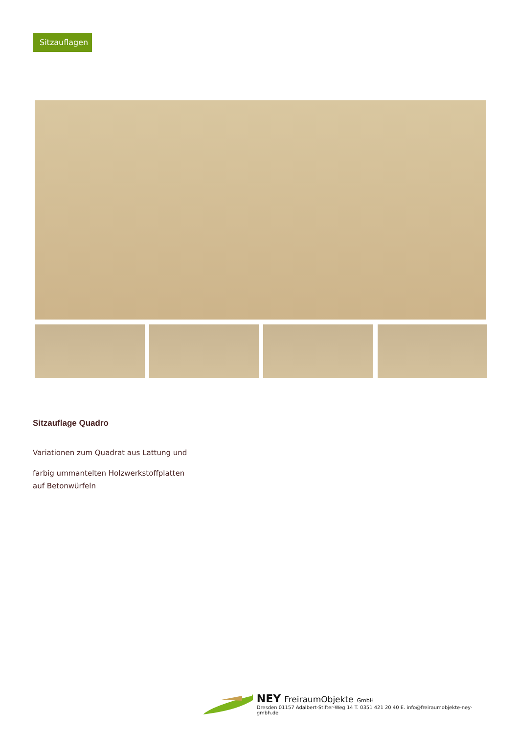Sitzauflagen
Sitzauflage Quadro
Variationen zum Quadrat aus Lattung und
farbig ummantelten Holzwerkstoffplatten
auf Betonwürfeln
NEY FreiraumObjekte GmbH
Dresden 01157 Adalbert-Stifter-Weg 14 T. 0351 421 20 40 E. info@freiraumobjekte-ney-gmbh.de